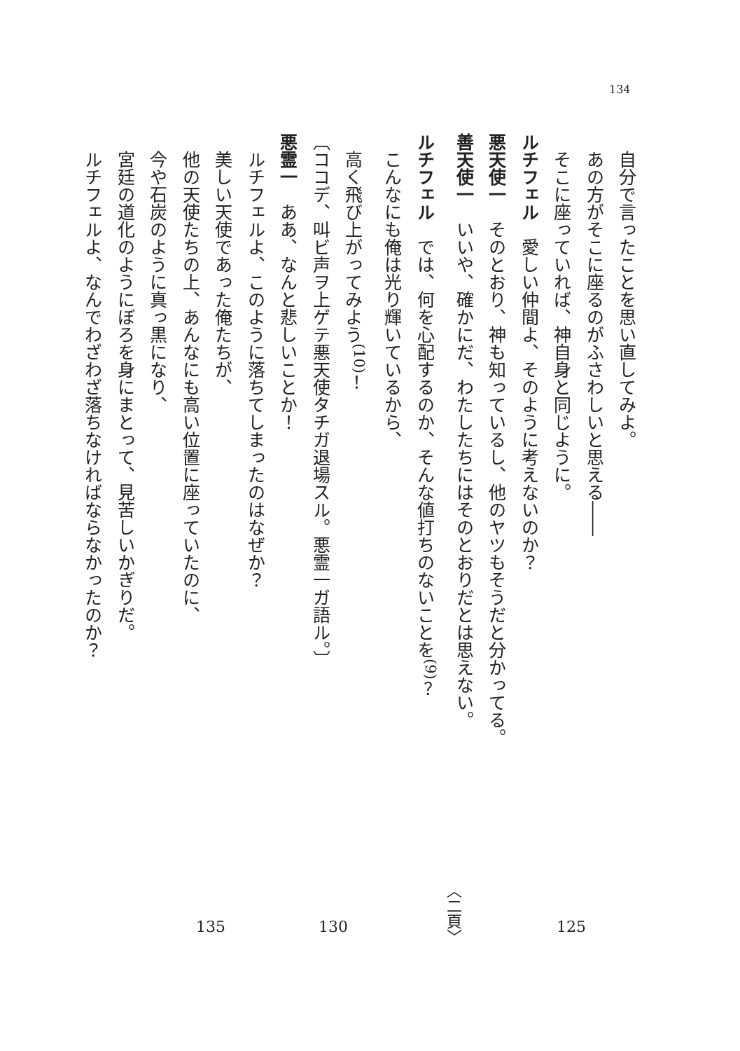134
自分で言ったことを思い直してみよ。
あの方がそこに座るのがふさわしいと思える――
そこに座っていれば、神自身と同じように。
ルチフェル　愛しい仲間よ、そのように考えないのか？
悪天使一　そのとおり、神も知っているし、他のヤツもそうだと分かってる。
善天使一　いいや、確かにだ、わたしたちにはそのとおりだとは思えない。
ルチフェル　では、何を心配するのか、そんな値打ちのないことを<sup>(9)</sup>？
こんなにも俺は光り輝いているから、
高く飛び上がってみよう<sup>(10)</sup>！
〔ココデ、叫ビ声ヲ上ゲテ悪天使タチガ退場スル。悪霊一ガ語ル。〕
悪霊一　ああ、なんと悲しいことか！
ルチフェルよ、このように落ちてしまったのはなぜか？
美しい天使であった俺たちが、
他の天使たちの上、あんなにも高い位置に座っていたのに、
今や石炭のように真っ黒になり、
宮廷の道化のようにぼろを身にまとって、見苦しいかぎりだ。
ルチフェルよ、なんでわざわざ落ちなければならなかったのか？
135 130 〈二頁〉 125